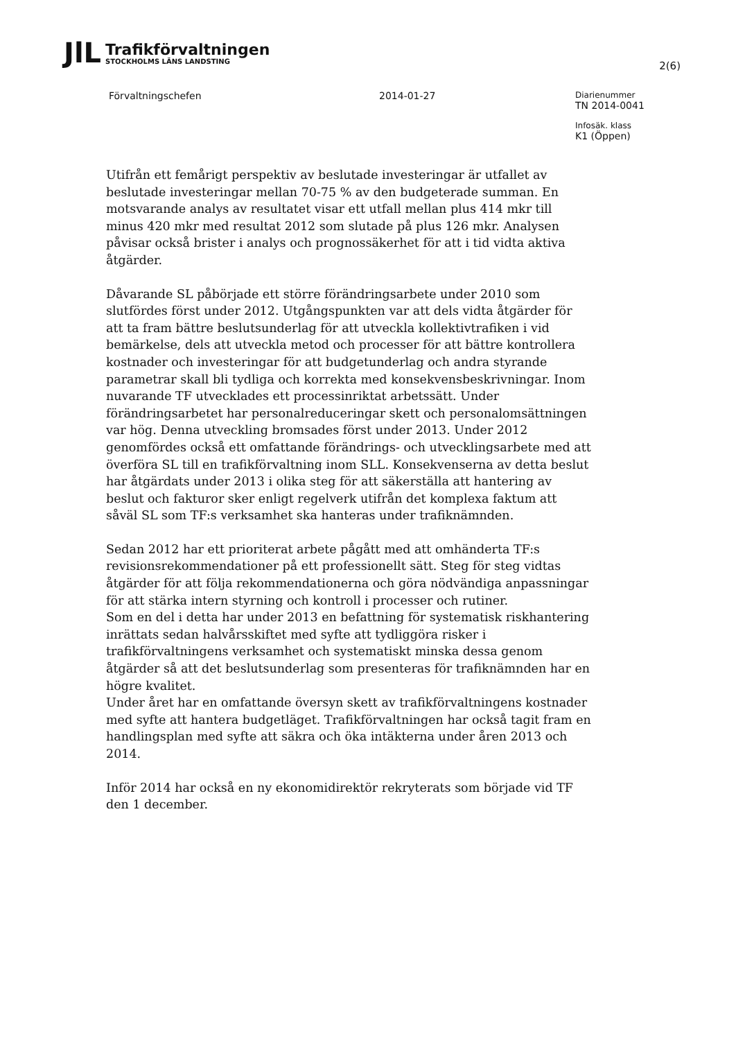JlL
Trafikförvaltningen
STOCKHOLMS LÄNS LANDSTING
2(6)
Förvaltningschefen 2014-01-27
Diarienummer
TN 2014-0041
Infosäk. klass
K1 (Öppen)
Utifrån ett femårigt perspektiv av beslutade investeringar är utfallet av beslutade investeringar mellan 70-75 % av den budgeterade summan. En motsvarande analys av resultatet visar ett utfall mellan plus 414 mkr till minus 420 mkr med resultat 2012 som slutade på plus 126 mkr. Analysen påvisar också brister i analys och prognossäkerhet för att i tid vidta aktiva åtgärder.
Dåvarande SL påbörjade ett större förändringsarbete under 2010 som slutfördes först under 2012. Utgångspunkten var att dels vidta åtgärder för att ta fram bättre beslutsunderlag för att utveckla kollektivtrafiken i vid bemärkelse, dels att utveckla metod och processer för att bättre kontrollera kostnader och investeringar för att budgetunderlag och andra styrande parametrar skall bli tydliga och korrekta med konsekvensbeskrivningar. Inom nuvarande TF utvecklades ett processinriktat arbetssätt. Under förändringsarbetet har personalreduceringar skett och personalomsättningen var hög. Denna utveckling bromsades först under 2013. Under 2012 genomfördes också ett omfattande förändrings- och utvecklingsarbete med att överföra SL till en trafikförvaltning inom SLL. Konsekvenserna av detta beslut har åtgärdats under 2013 i olika steg för att säkerställa att hantering av beslut och fakturor sker enligt regelverk utifrån det komplexa faktum att såväl SL som TF:s verksamhet ska hanteras under trafiknämnden.
Sedan 2012 har ett prioriterat arbete pågått med att omhänderta TF:s revisionsrekommendationer på ett professionellt sätt. Steg för steg vidtas åtgärder för att följa rekommendationerna och göra nödvändiga anpassningar för att stärka intern styrning och kontroll i processer och rutiner.
Som en del i detta har under 2013 en befattning för systematisk riskhantering inrättats sedan halvårsskiftet med syfte att tydliggöra risker i trafikförvaltningens verksamhet och systematiskt minska dessa genom åtgärder så att det beslutsunderlag som presenteras för trafiknämnden har en högre kvalitet.
Under året har en omfattande översyn skett av trafikförvaltningens kostnader med syfte att hantera budgetläget. Trafikförvaltningen har också tagit fram en handlingsplan med syfte att säkra och öka intäkterna under åren 2013 och 2014.
Inför 2014 har också en ny ekonomidirektör rekryterats som började vid TF den 1 december.